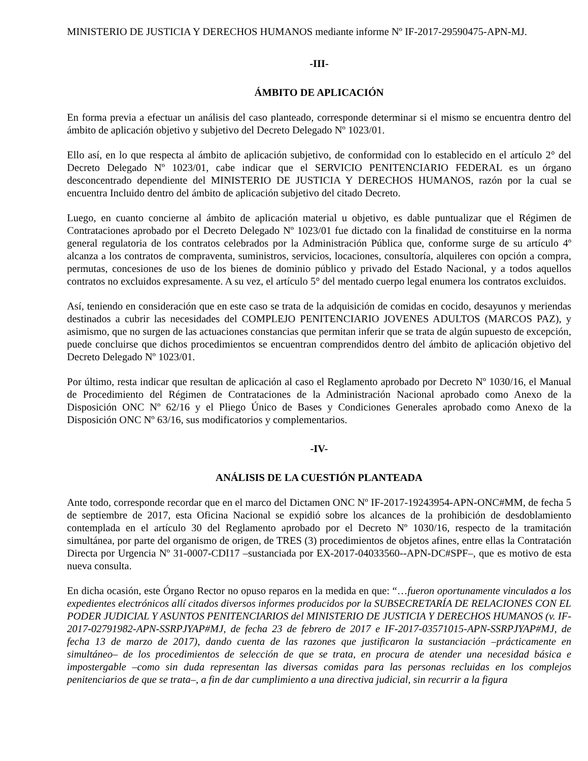MINISTERIO DE JUSTICIA Y DERECHOS HUMANOS mediante informe Nº IF-2017-29590475-APN-MJ.
-III-
ÁMBITO DE APLICACIÓN
En forma previa a efectuar un análisis del caso planteado, corresponde determinar si el mismo se encuentra dentro del ámbito de aplicación objetivo y subjetivo del Decreto Delegado Nº 1023/01.
Ello así, en lo que respecta al ámbito de aplicación subjetivo, de conformidad con lo establecido en el artículo 2° del Decreto Delegado Nº 1023/01, cabe indicar que el SERVICIO PENITENCIARIO FEDERAL es un órgano desconcentrado dependiente del MINISTERIO DE JUSTICIA Y DERECHOS HUMANOS, razón por la cual se encuentra Incluido dentro del ámbito de aplicación subjetivo del citado Decreto.
Luego, en cuanto concierne al ámbito de aplicación material u objetivo, es dable puntualizar que el Régimen de Contrataciones aprobado por el Decreto Delegado Nº 1023/01 fue dictado con la finalidad de constituirse en la norma general regulatoria de los contratos celebrados por la Administración Pública que, conforme surge de su artículo 4º alcanza a los contratos de compraventa, suministros, servicios, locaciones, consultoría, alquileres con opción a compra, permutas, concesiones de uso de los bienes de dominio público y privado del Estado Nacional, y a todos aquellos contratos no excluidos expresamente. A su vez, el artículo 5° del mentado cuerpo legal enumera los contratos excluidos.
Así, teniendo en consideración que en este caso se trata de la adquisición de comidas en cocido, desayunos y meriendas destinados a cubrir las necesidades del COMPLEJO PENITENCIARIO JOVENES ADULTOS (MARCOS PAZ), y asimismo, que no surgen de las actuaciones constancias que permitan inferir que se trata de algún supuesto de excepción, puede concluirse que dichos procedimientos se encuentran comprendidos dentro del ámbito de aplicación objetivo del Decreto Delegado Nº 1023/01.
Por último, resta indicar que resultan de aplicación al caso el Reglamento aprobado por Decreto Nº 1030/16, el Manual de Procedimiento del Régimen de Contrataciones de la Administración Nacional aprobado como Anexo de la Disposición ONC Nº 62/16 y el Pliego Único de Bases y Condiciones Generales aprobado como Anexo de la Disposición ONC Nº 63/16, sus modificatorios y complementarios.
-IV-
ANÁLISIS DE LA CUESTIÓN PLANTEADA
Ante todo, corresponde recordar que en el marco del Dictamen ONC Nº IF-2017-19243954-APN-ONC#MM, de fecha 5 de septiembre de 2017, esta Oficina Nacional se expidió sobre los alcances de la prohibición de desdoblamiento contemplada en el artículo 30 del Reglamento aprobado por el Decreto Nº 1030/16, respecto de la tramitación simultánea, por parte del organismo de origen, de TRES (3) procedimientos de objetos afines, entre ellas la Contratación Directa por Urgencia Nº 31-0007-CDI17 –sustanciada por EX-2017-04033560--APN-DC#SPF–, que es motivo de esta nueva consulta.
En dicha ocasión, este Órgano Rector no opuso reparos en la medida en que: “…fueron oportunamente vinculados a los expedientes electrónicos allí citados diversos informes producidos por la SUBSECRETARÍA DE RELACIONES CON EL PODER JUDICIAL Y ASUNTOS PENITENCIARIOS del MINISTERIO DE JUSTICIA Y DERECHOS HUMANOS (v. IF-2017-02791982-APN-SSRPJYAP#MJ, de fecha 23 de febrero de 2017 e IF-2017-03571015-APN-SSRPJYAP#MJ, de fecha 13 de marzo de 2017), dando cuenta de las razones que justificaron la sustanciación –prácticamente en simultáneo– de los procedimientos de selección de que se trata, en procura de atender una necesidad básica e impostergable –como sin duda representan las diversas comidas para las personas recluidas en los complejos penitenciarios de que se trata–, a fin de dar cumplimiento a una directiva judicial, sin recurrir a la figura